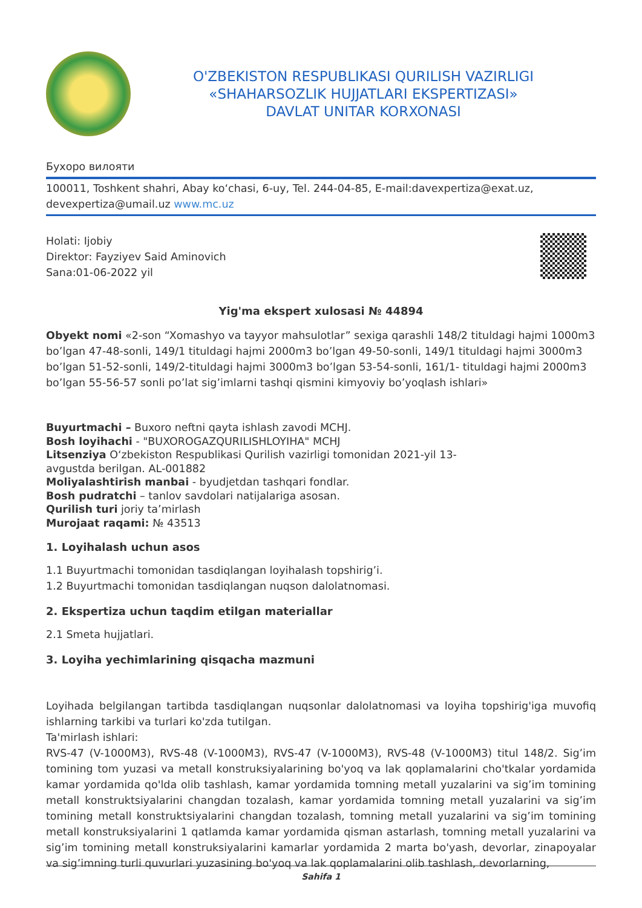O'ZBEKISTON RESPUBLIKASI QURILISH VAZIRLIGI
«SHAHARSOZLIK HUJJATLARI EKSPERTIZASI»
DAVLAT UNITAR KORXONASI
Бухоро вилояти
100011, Toshkent shahri, Abay ko‘chasi, 6-uy, Tel. 244-04-85, E-mail:davexpertiza@exat.uz, devexpertiza@umail.uz www.mc.uz
Holati: Ijobiy
Direktor: Fayziyev Said Aminovich
Sana:01-06-2022 yil
Yig'ma ekspert xulosasi № 44894
Obyekt nomi «2-son “Xomashyo va tayyor mahsulotlar” sexiga qarashli 148/2 tituldagi hajmi 1000m3 bo’lgan 47-48-sonli, 149/1 tituldagi hajmi 2000m3 bo’lgan 49-50-sonli, 149/1 tituldagi hajmi 3000m3 bo’lgan 51-52-sonli, 149/2-tituldagi hajmi 3000m3 bo’lgan 53-54-sonli, 161/1- tituldagi hajmi 2000m3 bo’lgan 55-56-57 sonli po’lat sig’imlarni tashqi qismini kimyoviy bo’yoqlash ishlari»
Buyurtmachi – Buxoro neftni qayta ishlash zavodi MCHJ.
Bosh loyihachi - "BUXOROGAZQURILISHLOYIHA" MCHJ
Litsenziya O‘zbekiston Respublikasi Qurilish vazirligi tomonidan 2021-yil 13-
avgustda berilgan. AL-001882
Moliyalashtirish manbai - byudjetdan tashqari fondlar.
Bosh pudratchi – tanlov savdolari natijalariga asosan.
Qurilish turi joriy ta’mirlash
Murojaat raqami: № 43513
1. Loyihalash uchun asos
1.1 Buyurtmachi tomonidan tasdiqlangan loyihalash topshirig’i.
1.2 Buyurtmachi tomonidan tasdiqlangan nuqson dalolatnomasi.
2. Ekspertiza uchun taqdim etilgan materiallar
2.1 Smeta hujjatlari.
3. Loyiha yechimlarining qisqacha mazmuni
Loyihada belgilangan tartibda tasdiqlangan nuqsonlar dalolatnomasi va loyiha topshirig'iga muvofiq ishlarning tarkibi va turlari ko'zda tutilgan.
Ta'mirlash ishlari:
RVS-47 (V-1000M3), RVS-48 (V-1000M3), RVS-47 (V-1000M3), RVS-48 (V-1000M3) titul 148/2. Sig’im tomining tom yuzasi va metall konstruksiyalarining bo'yoq va lak qoplamalarini cho'tkalar yordamida kamar yordamida qo'lda olib tashlash, kamar yordamida tomning metall yuzalarini va sig’im tomining metall konstruktsiyalarini changdan tozalash, kamar yordamida tomning metall yuzalarini va sig’im tomining metall konstruktsiyalarini changdan tozalash, tomning metall yuzalarini va sig’im tomining metall konstruksiyalarini 1 qatlamda kamar yordamida qisman astarlash, tomning metall yuzalarini va sig’im tomining metall konstruksiyalarini kamarlar yordamida 2 marta bo'yash, devorlar, zinapoyalar va sig’imning turli quvurlari yuzasining bo'yoq va lak qoplamalarini olib tashlash, devorlarning,
Sahifa 1